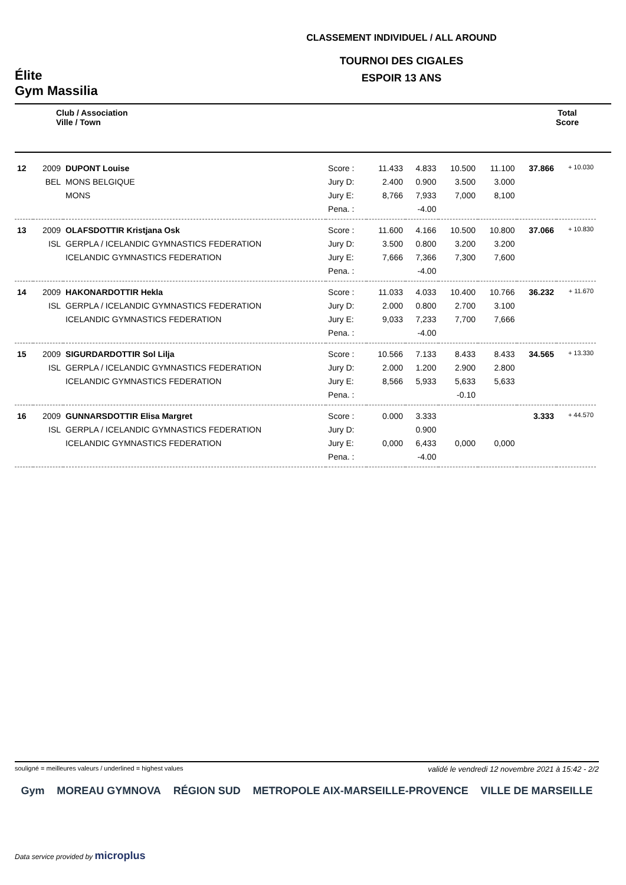Élite
Gym Massilia
CLASSEMENT INDIVIDUEL / ALL AROUND
TOURNOI DES CIGALES
ESPOIR 13 ANS
Club / Association
Ville / Town
Total
Score
| 12 | 2009 | DUPONT Louise | Score : | 11.433 | 4.833 | 10.500 | 11.100 | 37.866 | + 10.030 |
| | BEL | MONS BELGIQUE | Jury D: | 2.400 | 0.900 | 3.500 | 3.000 | | |
| | | MONS | Jury E: | 8,766 | 7,933 | 7,000 | 8,100 | | |
| | | | Pena. : | | -4.00 | | | | |
| 13 | 2009 | OLAFSDOTTIR Kristjana Osk | Score : | 11.600 | 4.166 | 10.500 | 10.800 | 37.066 | + 10.830 |
| | ISL | GERPLA / ICELANDIC GYMNASTICS FEDERATION | Jury D: | 3.500 | 0.800 | 3.200 | 3.200 | | |
| | | ICELANDIC GYMNASTICS FEDERATION | Jury E: | 7,666 | 7,366 | 7,300 | 7,600 | | |
| | | | Pena. : | | -4.00 | | | | |
| 14 | 2009 | HAKONARDOTTIR Hekla | Score : | 11.033 | 4.033 | 10.400 | 10.766 | 36.232 | + 11.670 |
| | ISL | GERPLA / ICELANDIC GYMNASTICS FEDERATION | Jury D: | 2.000 | 0.800 | 2.700 | 3.100 | | |
| | | ICELANDIC GYMNASTICS FEDERATION | Jury E: | 9,033 | 7,233 | 7,700 | 7,666 | | |
| | | | Pena. : | | -4.00 | | | | |
| 15 | 2009 | SIGURDARDOTTIR Sol Lilja | Score : | 10.566 | 7.133 | 8.433 | 8.433 | 34.565 | + 13.330 |
| | ISL | GERPLA / ICELANDIC GYMNASTICS FEDERATION | Jury D: | 2.000 | 1.200 | 2.900 | 2.800 | | |
| | | ICELANDIC GYMNASTICS FEDERATION | Jury E: | 8,566 | 5,933 | 5,633 | 5,633 | | |
| | | | Pena. : | | | -0.10 | | | |
| 16 | 2009 | GUNNARSDOTTIR Elisa Margret | Score : | 0.000 | 3.333 | | | 3.333 | + 44.570 |
| | ISL | GERPLA / ICELANDIC GYMNASTICS FEDERATION | Jury D: | | 0.900 | | | | |
| | | ICELANDIC GYMNASTICS FEDERATION | Jury E: | 0,000 | 6,433 | 0,000 | 0,000 | | |
| | | | Pena. : | | -4.00 | | | | |
souligné = meilleures valeurs / underlined = highest values validé le vendredi 12 novembre 2021 à 15:42 - 2/2
Gym MOREAU GYMNOVA RÉGION SUD METROPOLE AIX-MARSEILLE-PROVENCE VILLE DE MARSEILLE
Data service provided by microplus